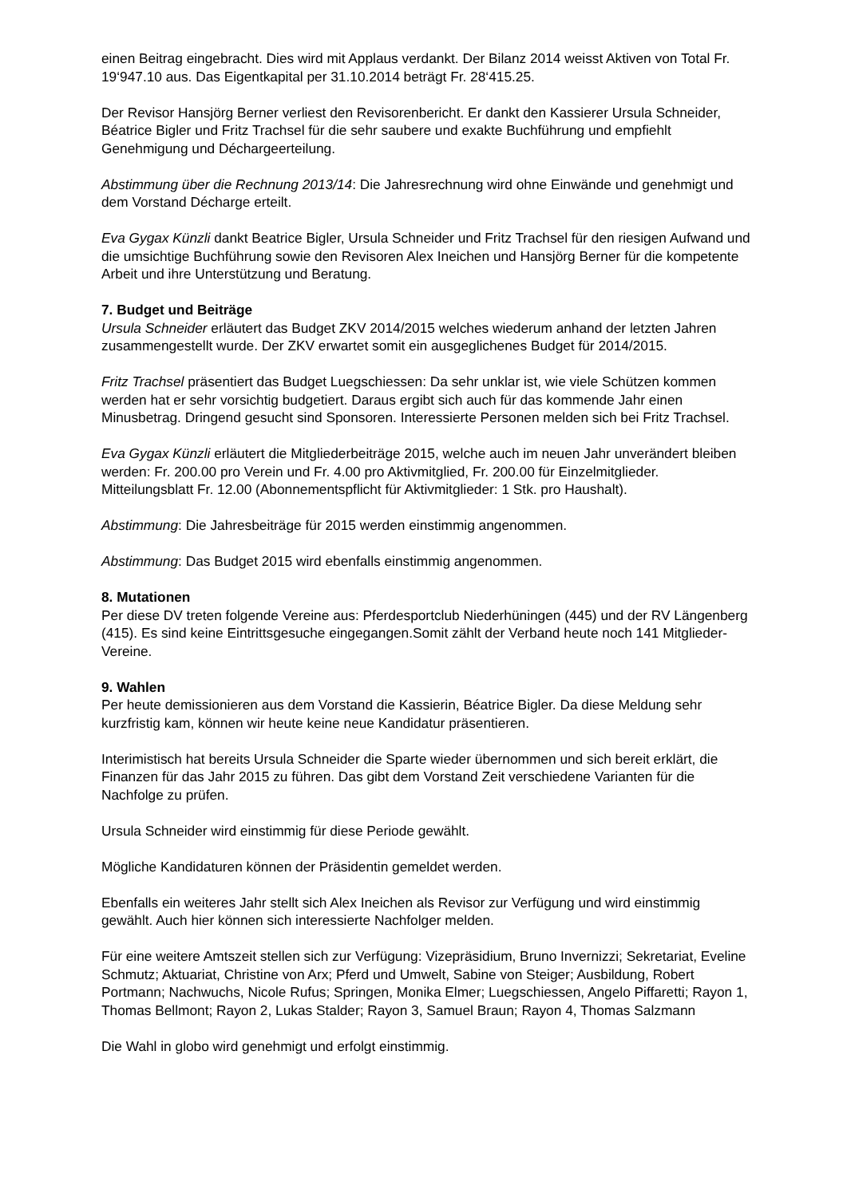einen Beitrag eingebracht. Dies wird mit Applaus verdankt. Der Bilanz 2014 weisst Aktiven von Total Fr. 19‘947.10 aus. Das Eigentkapital per 31.10.2014 beträgt Fr. 28‘415.25.
Der Revisor Hansjörg Berner verliest den Revisorenbericht. Er dankt den Kassierer Ursula Schneider, Béatrice Bigler und Fritz Trachsel für die sehr saubere und exakte Buchführung und empfiehlt Genehmigung und Déchargeerteilung.
Abstimmung über die Rechnung 2013/14: Die Jahresrechnung wird ohne Einwände und genehmigt und dem Vorstand Décharge erteilt.
Eva Gygax Künzli dankt Beatrice Bigler, Ursula Schneider und Fritz Trachsel für den riesigen Aufwand und die umsichtige Buchführung sowie den Revisoren Alex Ineichen und Hansjörg Berner für die kompetente Arbeit und ihre Unterstützung und Beratung.
7. Budget und Beiträge
Ursula Schneider erläutert das Budget ZKV 2014/2015 welches wiederum anhand der letzten Jahren zusammengestellt wurde. Der ZKV erwartet somit ein ausgeglichenes Budget für 2014/2015.
Fritz Trachsel präsentiert das Budget Luegschiessen: Da sehr unklar ist, wie viele Schützen kommen werden hat er sehr vorsichtig budgetiert. Daraus ergibt sich auch für das kommende Jahr einen Minusbetrag. Dringend gesucht sind Sponsoren. Interessierte Personen melden sich bei Fritz Trachsel.
Eva Gygax Künzli erläutert die Mitgliederbeiträge 2015, welche auch im neuen Jahr unverändert bleiben werden: Fr. 200.00 pro Verein und Fr. 4.00 pro Aktivmitglied, Fr. 200.00 für Einzelmitglieder. Mitteilungsblatt Fr. 12.00 (Abonnementspflicht für Aktivmitglieder: 1 Stk. pro Haushalt).
Abstimmung: Die Jahresbeiträge für 2015 werden einstimmig angenommen.
Abstimmung: Das Budget 2015 wird ebenfalls einstimmig angenommen.
8. Mutationen
Per diese DV treten folgende Vereine aus: Pferdesportclub Niederhüningen (445) und der RV Längenberg (415). Es sind keine Eintrittsgesuche eingegangen.Somit zählt der Verband heute noch 141 Mitglieder-Vereine.
9. Wahlen
Per heute demissionieren aus dem Vorstand die Kassierin, Béatrice Bigler. Da diese Meldung sehr kurzfristig kam, können wir heute keine neue Kandidatur präsentieren.
Interimistisch hat bereits Ursula Schneider die Sparte wieder übernommen und sich bereit erklärt, die Finanzen für das Jahr 2015 zu führen. Das gibt dem Vorstand Zeit verschiedene Varianten für die Nachfolge zu prüfen.
Ursula Schneider wird einstimmig für diese Periode gewählt.
Mögliche Kandidaturen können der Präsidentin gemeldet werden.
Ebenfalls ein weiteres Jahr stellt sich Alex Ineichen als Revisor zur Verfügung und wird einstimmig gewählt. Auch hier können sich interessierte Nachfolger melden.
Für eine weitere Amtszeit stellen sich zur Verfügung: Vizepräsidium, Bruno Invernizzi; Sekretariat, Eveline Schmutz; Aktuariat, Christine von Arx; Pferd und Umwelt, Sabine von Steiger; Ausbildung, Robert Portmann; Nachwuchs, Nicole Rufus; Springen, Monika Elmer; Luegschiessen, Angelo Piffaretti; Rayon 1, Thomas Bellmont; Rayon 2, Lukas Stalder; Rayon 3, Samuel Braun; Rayon 4, Thomas Salzmann
Die Wahl in globo wird genehmigt und erfolgt einstimmig.